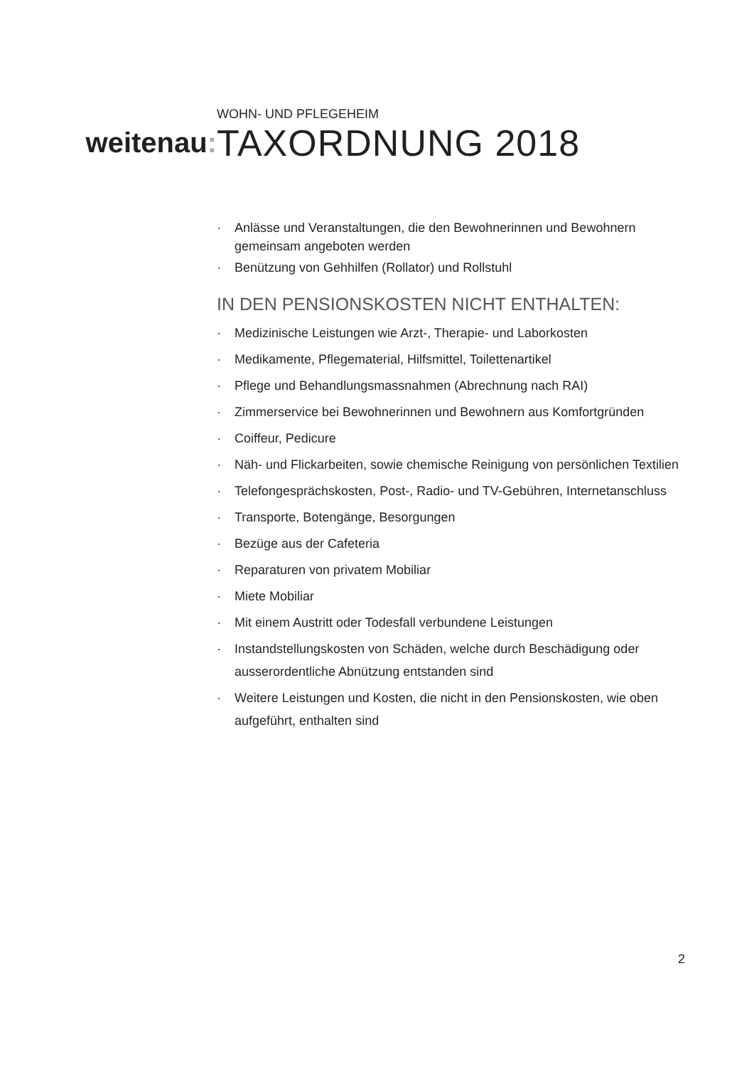weitenau:
WOHN- UND PFLEGEHEIM
TAXORDNUNG 2018
· Anlässe und Veranstaltungen, die den Bewohnerinnen und Bewohnern gemeinsam angeboten werden
· Benützung von Gehhilfen (Rollator) und Rollstuhl
IN DEN PENSIONSKOSTEN NICHT ENTHALTEN:
· Medizinische Leistungen wie Arzt-, Therapie- und Laborkosten
· Medikamente, Pflegematerial, Hilfsmittel, Toilettenartikel
· Pflege und Behandlungsmassnahmen (Abrechnung nach RAI)
· Zimmerservice bei Bewohnerinnen und Bewohnern aus Komfortgründen
· Coiffeur, Pedicure
· Näh- und Flickarbeiten, sowie chemische Reinigung von persönlichen Textilien
· Telefongesprächskosten, Post-, Radio- und TV-Gebühren, Internetanschluss
· Transporte, Botengänge, Besorgungen
· Bezüge aus der Cafeteria
· Reparaturen von privatem Mobiliar
· Miete Mobiliar
· Mit einem Austritt oder Todesfall verbundene Leistungen
· Instandstellungskosten von Schäden, welche durch Beschädigung oder ausserordentliche Abnützung entstanden sind
· Weitere Leistungen und Kosten, die nicht in den Pensionskosten, wie oben aufgeführt, enthalten sind
2